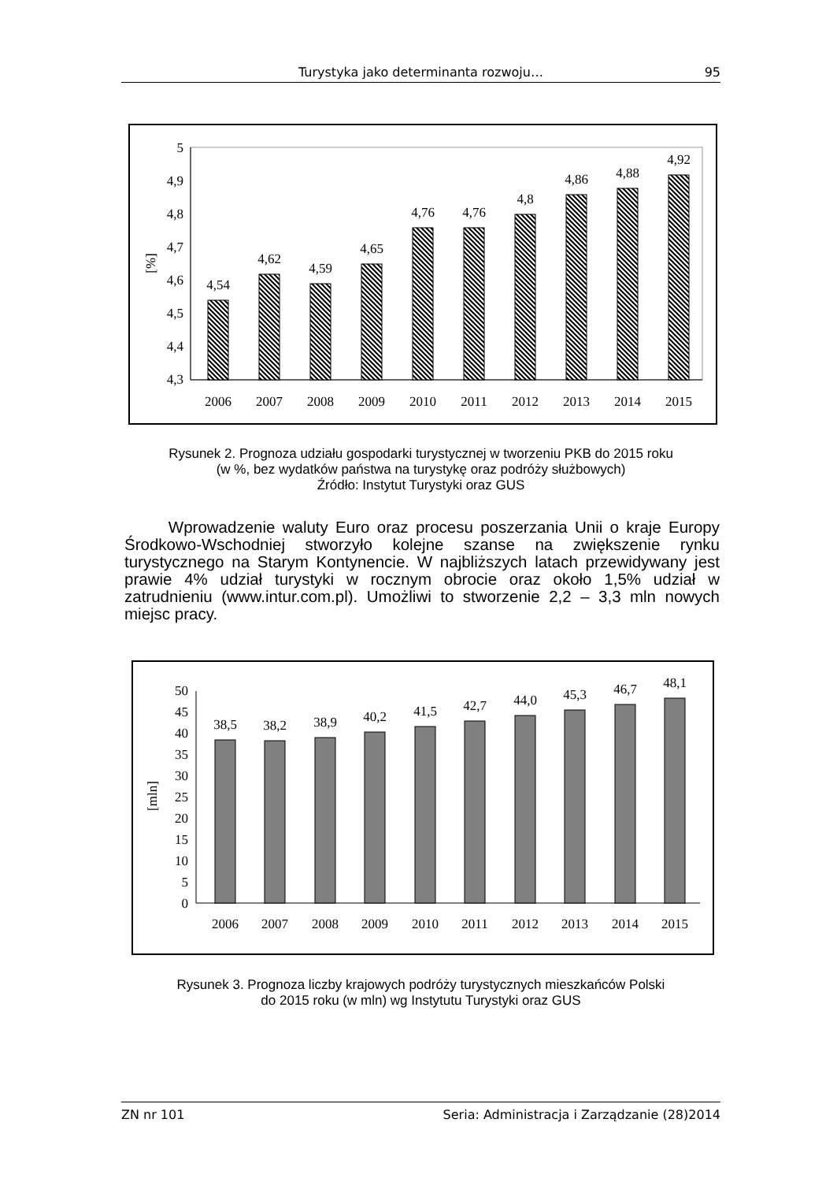Turystyka jako determinanta rozwoju… 95
5
4,9
4,8
4,7
4,6
4,5
4,4
4,3
[%]
4,54
4,62
4,59
4,65
4,76
4,76
4,8
4,86
4,88
4,92
2006
2007
2008
2009
2010
2011
2012
2013
2014
2015
Rysunek 2. Prognoza udziału gospodarki turystycznej w tworzeniu PKB do 2015 roku
(w %, bez wydatków państwa na turystykę oraz podróży służbowych)
Źródło: Instytut Turystyki oraz GUS
Wprowadzenie waluty Euro oraz procesu poszerzania Unii o kraje Europy Środkowo-Wschodniej stworzyło kolejne szanse na zwiększenie rynku turystycznego na Starym Kontynencie. W najbliższych latach przewidywany jest prawie 4% udział turystyki w rocznym obrocie oraz około 1,5% udział w zatrudnieniu (www.intur.com.pl). Umożliwi to stworzenie 2,2 – 3,3 mln nowych miejsc pracy.
50
45
40
35
30
25
20
15
10
5
0
[mln]
38,5
38,2
38,9
40,2
41,5
42,7
44,0
45,3
46,7
48,1
2006
2007
2008
2009
2010
2011
2012
2013
2014
2015
Rysunek 3. Prognoza liczby krajowych podróży turystycznych mieszkańców Polski
do 2015 roku (w mln) wg Instytutu Turystyki oraz GUS
ZN nr 101 Seria: Administracja i Zarządzanie (28)2014